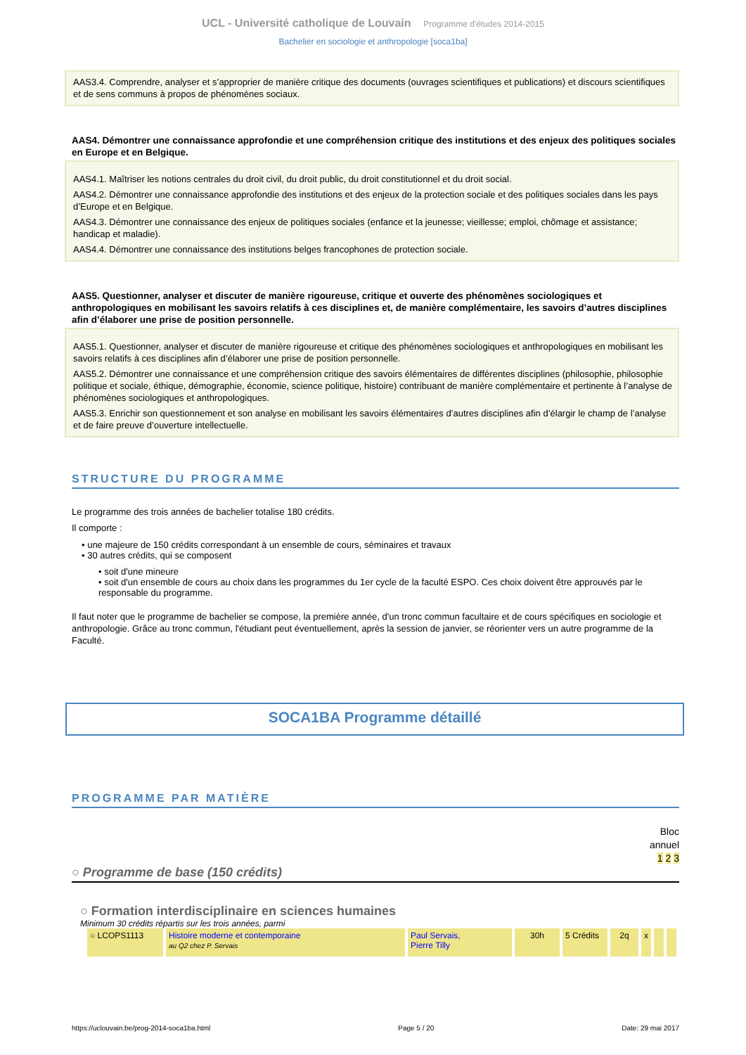UCL - Université catholique de Louvain Programme d'études 2014-2015
Bachelier en sociologie et anthropologie [soca1ba]
AAS3.4. Comprendre, analyser et s’approprier de manière critique des documents (ouvrages scientifiques et publications) et discours scientifiques et de sens communs à propos de phénomènes sociaux.
AAS4. Démontrer une connaissance approfondie et une compréhension critique des institutions et des enjeux des politiques sociales en Europe et en Belgique.
AAS4.1. Maîtriser les notions centrales du droit civil, du droit public, du droit constitutionnel et du droit social.
AAS4.2. Démontrer une connaissance approfondie des institutions et des enjeux de la protection sociale et des politiques sociales dans les pays d’Europe et en Belgique.
AAS4.3. Démontrer une connaissance des enjeux de politiques sociales (enfance et la jeunesse; vieillesse; emploi, chômage et assistance; handicap et maladie).
AAS4.4. Démontrer une connaissance des institutions belges francophones de protection sociale.
AAS5. Questionner, analyser et discuter de manière rigoureuse, critique et ouverte des phénomènes sociologiques et anthropologiques en mobilisant les savoirs relatifs à ces disciplines et, de manière complémentaire, les savoirs d’autres disciplines afin d’élaborer une prise de position personnelle.
AAS5.1. Questionner, analyser et discuter de manière rigoureuse et critique des phénomènes sociologiques et anthropologiques en mobilisant les savoirs relatifs à ces disciplines afin d’élaborer une prise de position personnelle.
AAS5.2. Démontrer une connaissance et une compréhension critique des savoirs élémentaires de différentes disciplines (philosophie, philosophie politique et sociale, éthique, démographie, économie, science politique, histoire) contribuant de manière complémentaire et pertinente à l’analyse de phénomènes sociologiques et anthropologiques.
AAS5.3. Enrichir son questionnement et son analyse en mobilisant les savoirs élémentaires d’autres disciplines afin d’élargir le champ de l’analyse et de faire preuve d’ouverture intellectuelle.
STRUCTURE DU PROGRAMME
Le programme des trois années de bachelier totalise 180 crédits.
Il comporte :
• une majeure de 150 crédits correspondant à un ensemble de cours, séminaires et travaux
• 30 autres crédits, qui se composent
• soit d'une mineure
• soit d'un ensemble de cours au choix dans les programmes du 1er cycle de la faculté ESPO. Ces choix doivent être approuvés par le responsable du programme.
Il faut noter que le programme de bachelier se compose, la première année, d'un tronc commun facultaire et de cours spécifiques en sociologie et anthropologie. Grâce au tronc commun, l'étudiant peut éventuellement, après la session de janvier, se réorienter vers un autre programme de la Faculté.
SOCA1BA Programme détaillé
PROGRAMME PAR MATIÈRE
Bloc
annuel
1 2 3
○ Programme de base (150 crédits)
○ Formation interdisciplinaire en sciences humaines
Minimum 30 crédits répartis sur les trois années, parmi
| ○ LCOPS1113 | Histoire moderne et contemporaine au Q2 chez P. Servais | Paul Servais, Pierre Tilly | 30h | 5 Crédits | 2q | x | | |
https://uclouvain.be/prog-2014-soca1ba.html Page 5 / 20 Date: 29 mai 2017